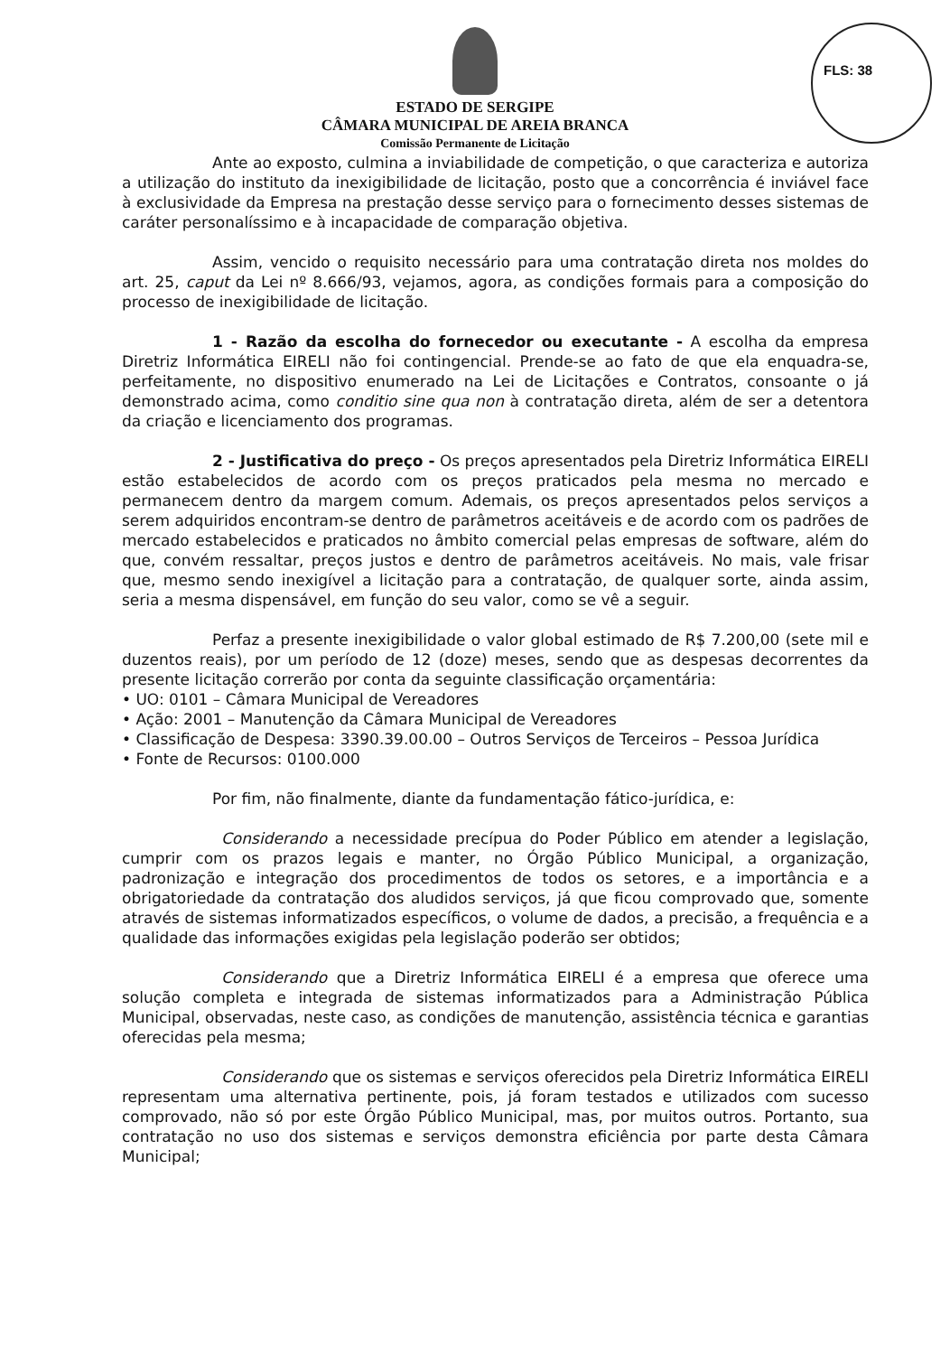FLS: 38
ESTADO DE SERGIPE
CÂMARA MUNICIPAL DE AREIA BRANCA
Comissão Permanente de Licitação
Ante ao exposto, culmina a inviabilidade de competição, o que caracteriza e autoriza a utilização do instituto da inexigibilidade de licitação, posto que a concorrência é inviável face à exclusividade da Empresa na prestação desse serviço para o fornecimento desses sistemas de caráter personalíssimo e à incapacidade de comparação objetiva.
Assim, vencido o requisito necessário para uma contratação direta nos moldes do art. 25, caput da Lei nº 8.666/93, vejamos, agora, as condições formais para a composição do processo de inexigibilidade de licitação.
1 - Razão da escolha do fornecedor ou executante - A escolha da empresa Diretriz Informática EIRELI não foi contingencial. Prende-se ao fato de que ela enquadra-se, perfeitamente, no dispositivo enumerado na Lei de Licitações e Contratos, consoante o já demonstrado acima, como conditio sine qua non à contratação direta, além de ser a detentora da criação e licenciamento dos programas.
2 - Justificativa do preço - Os preços apresentados pela Diretriz Informática EIRELI estão estabelecidos de acordo com os preços praticados pela mesma no mercado e permanecem dentro da margem comum. Ademais, os preços apresentados pelos serviços a serem adquiridos encontram-se dentro de parâmetros aceitáveis e de acordo com os padrões de mercado estabelecidos e praticados no âmbito comercial pelas empresas de software, além do que, convém ressaltar, preços justos e dentro de parâmetros aceitáveis. No mais, vale frisar que, mesmo sendo inexigível a licitação para a contratação, de qualquer sorte, ainda assim, seria a mesma dispensável, em função do seu valor, como se vê a seguir.
Perfaz a presente inexigibilidade o valor global estimado de R$ 7.200,00 (sete mil e duzentos reais), por um período de 12 (doze) meses, sendo que as despesas decorrentes da presente licitação correrão por conta da seguinte classificação orçamentária:
• UO: 0101 – Câmara Municipal de Vereadores
• Ação: 2001 – Manutenção da Câmara Municipal de Vereadores
• Classificação de Despesa: 3390.39.00.00 – Outros Serviços de Terceiros – Pessoa Jurídica
• Fonte de Recursos: 0100.000
Por fim, não finalmente, diante da fundamentação fático-jurídica, e:
Considerando a necessidade precípua do Poder Público em atender a legislação, cumprir com os prazos legais e manter, no Órgão Público Municipal, a organização, padronização e integração dos procedimentos de todos os setores, e a importância e a obrigatoriedade da contratação dos aludidos serviços, já que ficou comprovado que, somente através de sistemas informatizados específicos, o volume de dados, a precisão, a frequência e a qualidade das informações exigidas pela legislação poderão ser obtidos;
Considerando que a Diretriz Informática EIRELI é a empresa que oferece uma solução completa e integrada de sistemas informatizados para a Administração Pública Municipal, observadas, neste caso, as condições de manutenção, assistência técnica e garantias oferecidas pela mesma;
Considerando que os sistemas e serviços oferecidos pela Diretriz Informática EIRELI representam uma alternativa pertinente, pois, já foram testados e utilizados com sucesso comprovado, não só por este Órgão Público Municipal, mas, por muitos outros. Portanto, sua contratação no uso dos sistemas e serviços demonstra eficiência por parte desta Câmara Municipal;